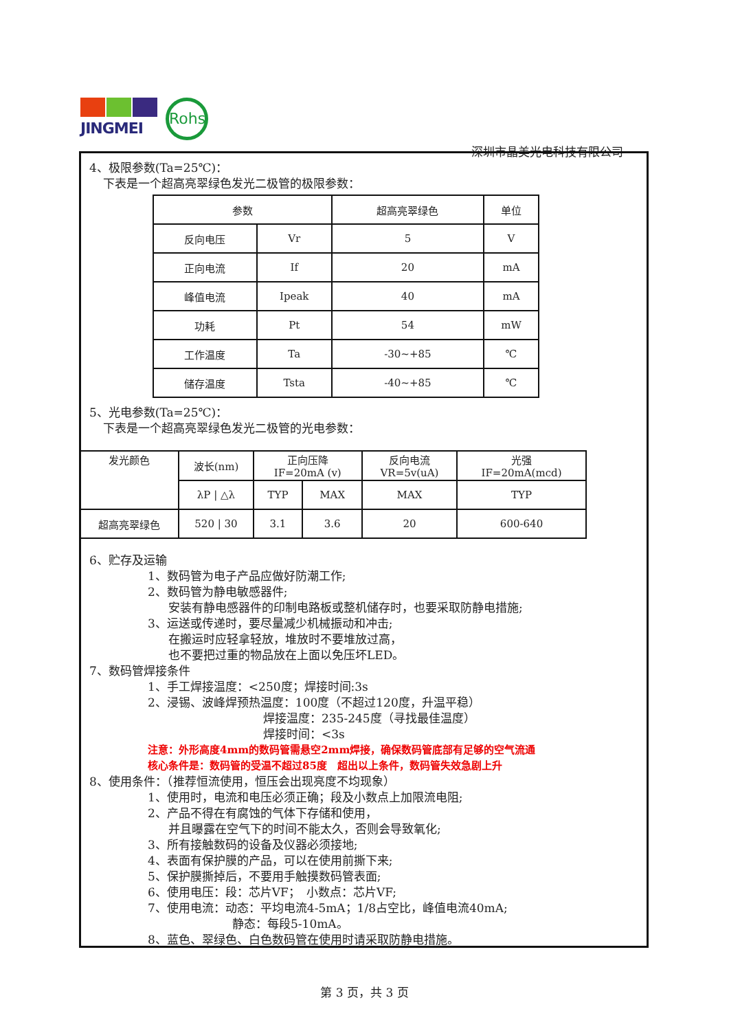JINGMEI
Rohs
深圳市晶美光电科技有限公司
4、极限参数(Ta=25℃)：
下表是一个超高亮翠绿色发光二极管的极限参数：
| 参数 | | 超高亮翠绿色 | 单位 |
| 反向电压 | Vr | 5 | V |
| 正向电流 | If | 20 | mA |
| 峰值电流 | Ipeak | 40 | mA |
| 功耗 | Pt | 54 | mW |
| 工作温度 | Ta | -30~+85 | ℃ |
| 储存温度 | Tsta | -40~+85 | ℃ |
5、光电参数(Ta=25℃)：
下表是一个超高亮翠绿色发光二极管的光电参数：
| 发光颜色 | 波长(nm) | 正向压降 IF=20mA (v) | | 反向电流 VR=5v(uA) | 光强 IF=20mA(mcd) |
| | λP / △λ | TYP | MAX | MAX | TYP |
| 超高亮翠绿色 | 520 / 30 | 3.1 | 3.6 | 20 | 600-640 |
6、贮存及运输
1、数码管为电子产品应做好防潮工作;
2、数码管为静电敏感器件;
安装有静电感器件的印制电路板或整机储存时，也要采取防静电措施;
3、运送或传递时，要尽量减少机械振动和冲击;
在搬运时应轻拿轻放，堆放时不要堆放过高，
也不要把过重的物品放在上面以免压坏LED。
7、数码管焊接条件
1、手工焊接温度：<250度；焊接时间:3s
2、浸锡、波峰焊预热温度：100度（不超过120度，升温平稳）
焊接温度：235-245度（寻找最佳温度）
焊接时间：<3s
注意：外形高度4mm的数码管需悬空2mm焊接，确保数码管底部有足够的空气流通
核心条件是：数码管的受温不超过85度　超出以上条件，数码管失效急剧上升
8、使用条件：（推荐恒流使用，恒压会出现亮度不均现象）
1、使用时，电流和电压必须正确；段及小数点上加限流电阻;
2、产品不得在有腐蚀的气体下存储和使用，
并且曝露在空气下的时间不能太久，否则会导致氧化;
3、所有接触数码的设备及仪器必须接地;
4、表面有保护膜的产品，可以在使用前撕下来;
5、保护膜撕掉后，不要用手触摸数码管表面;
6、使用电压：段：芯片VF；　小数点：芯片VF;
7、使用电流：动态：平均电流4-5mA；1/8占空比，峰值电流40mA;
静态：每段5-10mA。
8、蓝色、翠绿色、白色数码管在使用时请采取防静电措施。
第 3 页，共 3 页